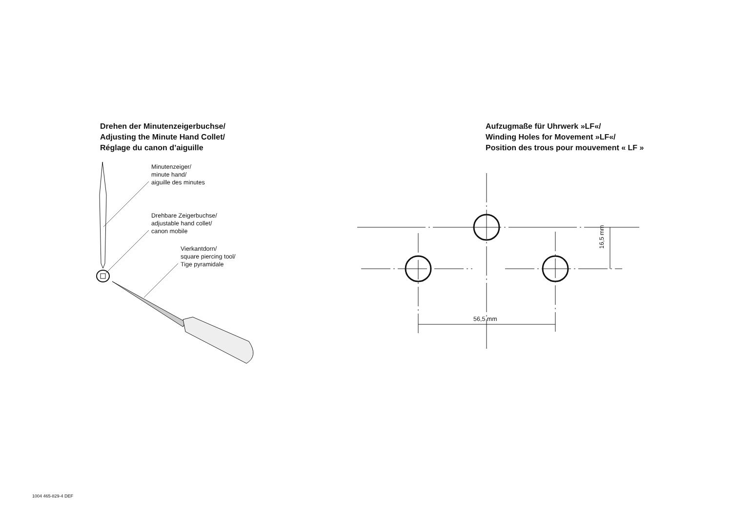Drehen der Minutenzeigerbuchse/
Adjusting the Minute Hand Collet/
Réglage du canon d’aiguille
Minutenzeiger/
minute hand/
aiguille des minutes
Drehbare Zeigerbuchse/
adjustable hand collet/
canon mobile
Vierkantdorn/
square piercing tool/
Tige pyramidale
Aufzugmaße für Uhrwerk »LF«/
Winding Holes for Movement »LF«/
Position des trous pour mouvement « LF »
56,5 mm
16,5 mm
1004 465-829-4 DEF